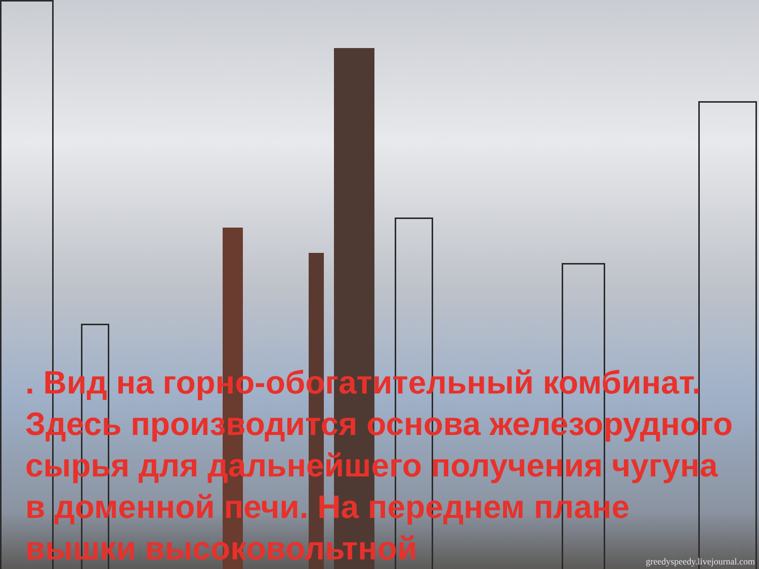. Вид на горно-обогатительный комбинат. Здесь производится основа железорудного сырья для дальнейшего получения чугуна в доменной печи. На переднем плане вышки высоковольтной
greedyspeedy.livejournal.com